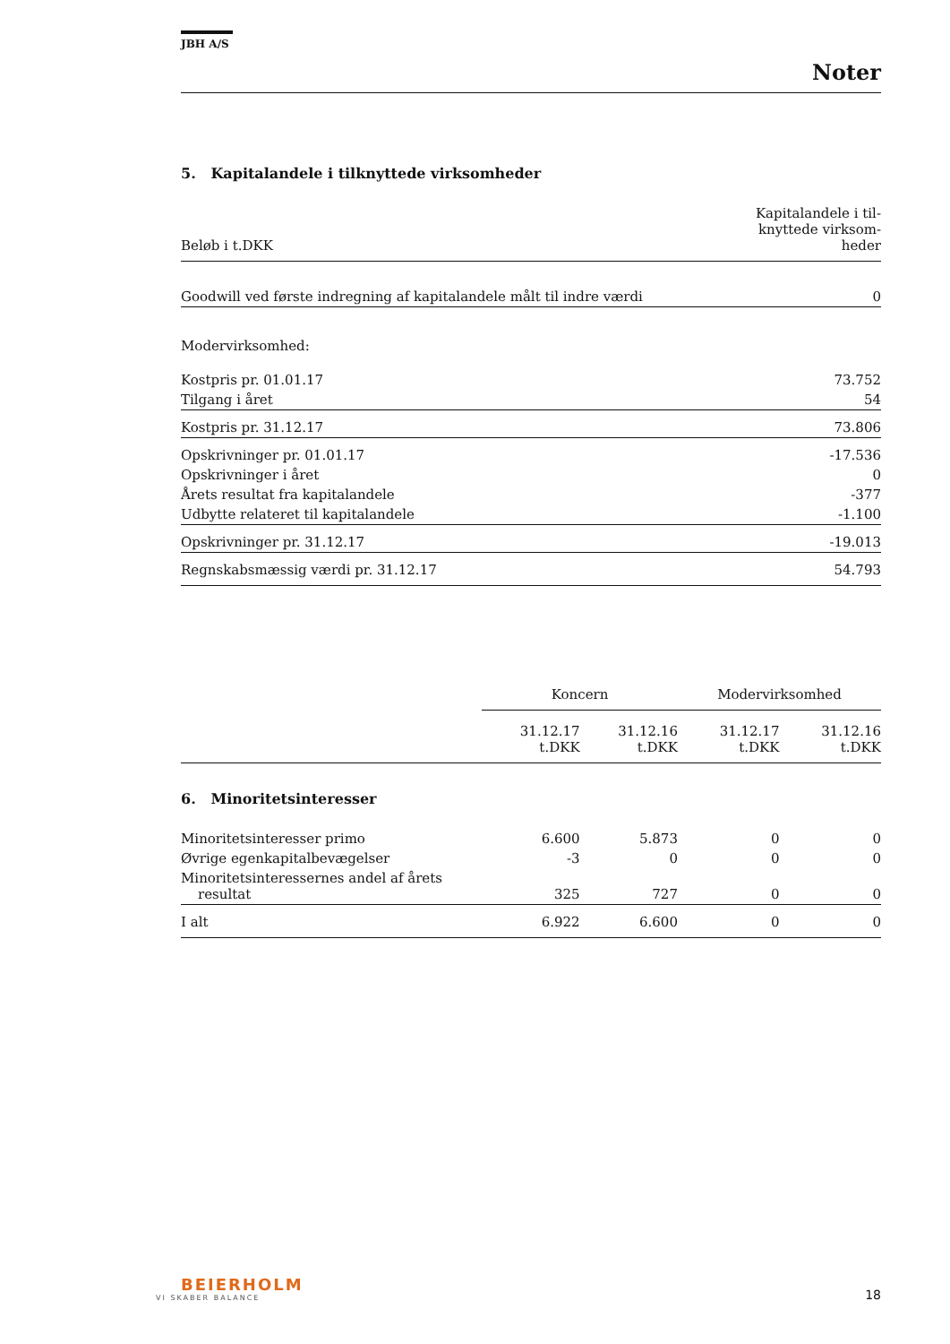JBH A/S
Noter
5. Kapitalandele i tilknyttede virksomheder
| Beløb i t.DKK | Kapitalandele i til- knyttede virksom- heder |
| --- | --- |
| Goodwill ved første indregning af kapitalandele målt til indre værdi | 0 |
| Modervirksomhed: | |
| Kostpris pr. 01.01.17 | 73.752 |
| Tilgang i året | 54 |
| Kostpris pr. 31.12.17 | 73.806 |
| Opskrivninger pr. 01.01.17 | -17.536 |
| Opskrivninger i året | 0 |
| Årets resultat fra kapitalandele | -377 |
| Udbytte relateret til kapitalandele | -1.100 |
| Opskrivninger pr. 31.12.17 | -19.013 |
| Regnskabsmæssig værdi pr. 31.12.17 | 54.793 |
| | Koncern | | Modervirksomhed | |
| --- | --- | --- | --- | --- |
| | 31.12.17 t.DKK | 31.12.16 t.DKK | 31.12.17 t.DKK | 31.12.16 t.DKK |
| 6. Minoritetsinteresser | | | | |
| Minoritetsinteresser primo | 6.600 | 5.873 | 0 | 0 |
| Øvrige egenkapitalbevægelser | -3 | 0 | 0 | 0 |
| Minoritetsinteressernes andel af årets resultat | 325 | 727 | 0 | 0 |
| I alt | 6.922 | 6.600 | 0 | 0 |
BEIERHOLM
VI SKABER BALANCE
18